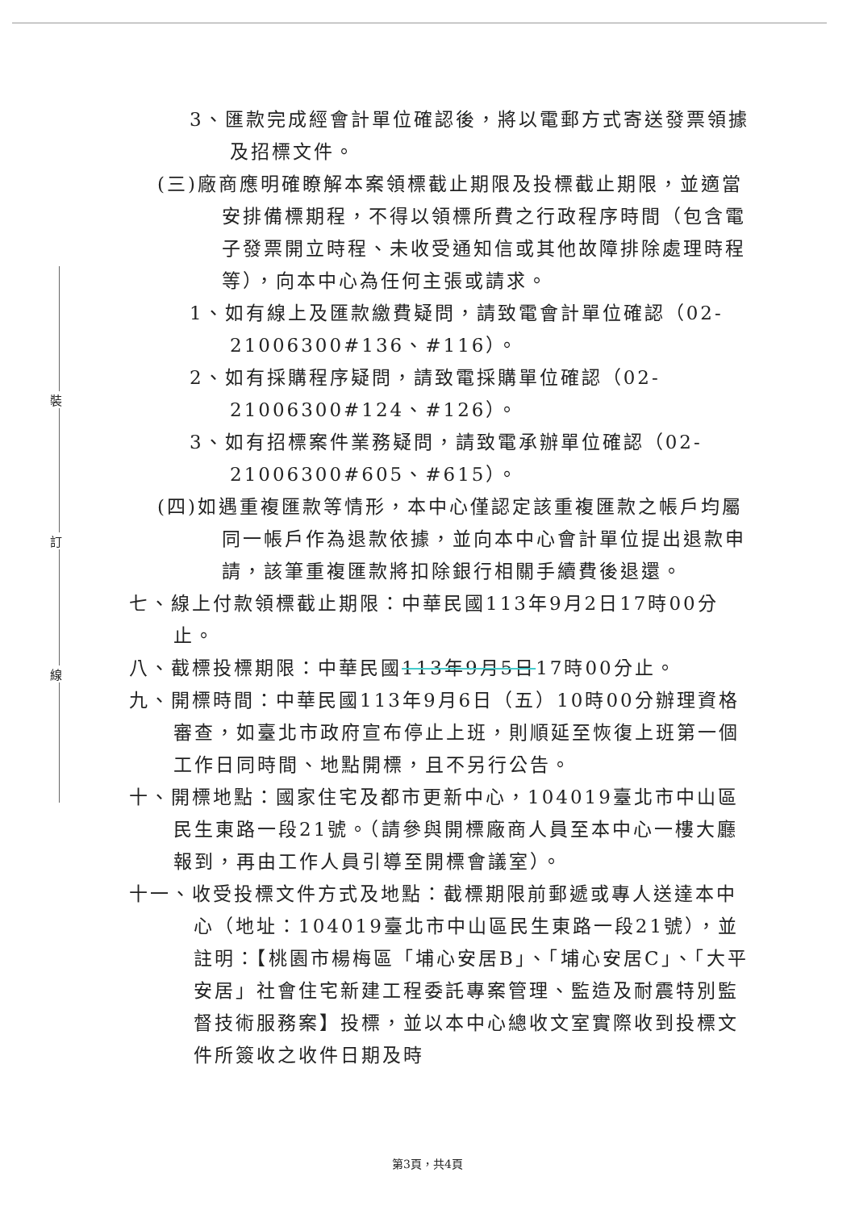裝
訂
線
3、匯款完成經會計單位確認後，將以電郵方式寄送發票領據及招標文件。
(三)廠商應明確瞭解本案領標截止期限及投標截止期限，並適當安排備標期程，不得以領標所費之行政程序時間（包含電子發票開立時程、未收受通知信或其他故障排除處理時程等），向本中心為任何主張或請求。
1、如有線上及匯款繳費疑問，請致電會計單位確認（02-21006300#136、#116）。
2、如有採購程序疑問，請致電採購單位確認（02-21006300#124、#126）。
3、如有招標案件業務疑問，請致電承辦單位確認（02-21006300#605、#615）。
(四)如遇重複匯款等情形，本中心僅認定該重複匯款之帳戶均屬同一帳戶作為退款依據，並向本中心會計單位提出退款申請，該筆重複匯款將扣除銀行相關手續費後退還。
七、線上付款領標截止期限：中華民國113年9月2日17時00分止。
八、截標投標期限：中華民國113年9月5日17時00分止。
九、開標時間：中華民國113年9月6日（五）10時00分辦理資格審查，如臺北市政府宣布停止上班，則順延至恢復上班第一個工作日同時間、地點開標，且不另行公告。
十、開標地點：國家住宅及都市更新中心，104019臺北市中山區民生東路一段21號。（請參與開標廠商人員至本中心一樓大廳報到，再由工作人員引導至開標會議室）。
十一、收受投標文件方式及地點：截標期限前郵遞或專人送達本中心（地址：104019臺北市中山區民生東路一段21號），並註明：【桃園市楊梅區「埔心安居B」、「埔心安居C」、「大平安居」社會住宅新建工程委託專案管理、監造及耐震特別監督技術服務案】投標，並以本中心總收文室實際收到投標文件所簽收之收件日期及時
第3頁，共4頁